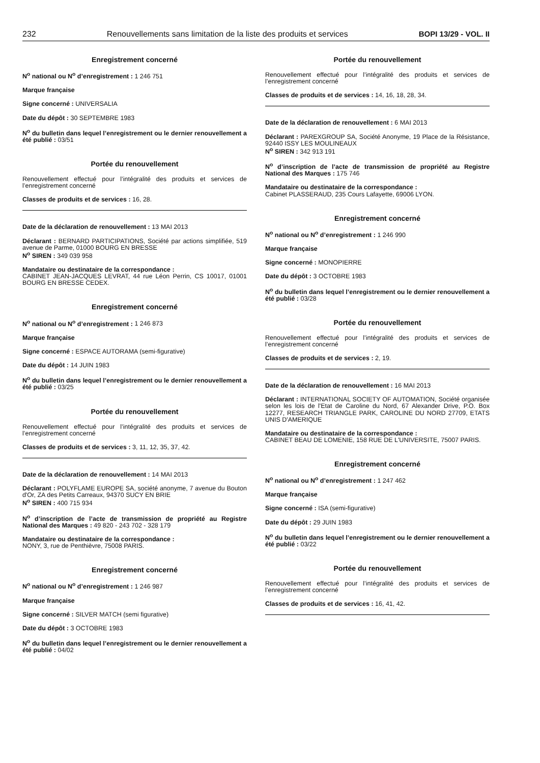232 Renouvellements sans limitation de la liste des produits et services BOPI 13/29 - VOL. II
Enregistrement concerné
N<sup>o</sup> national ou N<sup>o</sup> d’enregistrement : 1 246 751
Marque française
Signe concerné : UNIVERSALIA
Date du dépôt : 30 SEPTEMBRE 1983
N<sup>o</sup> du bulletin dans lequel l’enregistrement ou le dernier renouvellement a été publié : 03/51
Portée du renouvellement
Renouvellement effectué pour l’intégralité des produits et services de l’enregistrement concerné
Classes de produits et de services : 16, 28.
Date de la déclaration de renouvellement : 13 MAI 2013
Déclarant : BERNARD PARTICIPATIONS, Société par actions simplifiée, 519 avenue de Parme, 01000 BOURG EN BRESSE
N<sup>o</sup> SIREN : 349 039 958
Mandataire ou destinataire de la correspondance :
CABINET JEAN-JACQUES LEVRAT, 44 rue Léon Perrin, CS 10017, 01001 BOURG EN BRESSE CEDEX.
Enregistrement concerné
N<sup>o</sup> national ou N<sup>o</sup> d’enregistrement : 1 246 873
Marque française
Signe concerné : ESPACE AUTORAMA (semi-figurative)
Date du dépôt : 14 JUIN 1983
N<sup>o</sup> du bulletin dans lequel l’enregistrement ou le dernier renouvellement a été publié : 03/25
Portée du renouvellement
Renouvellement effectué pour l’intégralité des produits et services de l’enregistrement concerné
Classes de produits et de services : 3, 11, 12, 35, 37, 42.
Date de la déclaration de renouvellement : 14 MAI 2013
Déclarant : POLYFLAME EUROPE SA, société anonyme, 7 avenue du Bouton d'Or, ZA des Petits Carreaux, 94370 SUCY EN BRIE
N<sup>o</sup> SIREN : 400 715 934
N<sup>o</sup> d’inscription de l’acte de transmission de propriété au Registre National des Marques : 49 820 - 243 702 - 328 179
Mandataire ou destinataire de la correspondance :
NONY, 3, rue de Penthièvre, 75008 PARIS.
Enregistrement concerné
N<sup>o</sup> national ou N<sup>o</sup> d’enregistrement : 1 246 987
Marque française
Signe concerné : SILVER MATCH (semi figurative)
Date du dépôt : 3 OCTOBRE 1983
N<sup>o</sup> du bulletin dans lequel l’enregistrement ou le dernier renouvellement a été publié : 04/02
Portée du renouvellement
Renouvellement effectué pour l’intégralité des produits et services de l’enregistrement concerné
Classes de produits et de services : 14, 16, 18, 28, 34.
Date de la déclaration de renouvellement : 6 MAI 2013
Déclarant : PAREXGROUP SA, Société Anonyme, 19 Place de la Résistance, 92440 ISSY LES MOULINEAUX
N<sup>o</sup> SIREN : 342 913 191
N<sup>o</sup> d’inscription de l’acte de transmission de propriété au Registre National des Marques : 175 746
Mandataire ou destinataire de la correspondance :
Cabinet PLASSERAUD, 235 Cours Lafayette, 69006 LYON.
Enregistrement concerné
N<sup>o</sup> national ou N<sup>o</sup> d’enregistrement : 1 246 990
Marque française
Signe concerné : MONOPIERRE
Date du dépôt : 3 OCTOBRE 1983
N<sup>o</sup> du bulletin dans lequel l’enregistrement ou le dernier renouvellement a été publié : 03/28
Portée du renouvellement
Renouvellement effectué pour l’intégralité des produits et services de l’enregistrement concerné
Classes de produits et de services : 2, 19.
Date de la déclaration de renouvellement : 16 MAI 2013
Déclarant : INTERNATIONAL SOCIETY OF AUTOMATION, Société organisée selon les lois de l'Etat de Caroline du Nord, 67 Alexander Drive, P.O. Box 12277, RESEARCH TRIANGLE PARK, CAROLINE DU NORD 27709, ETATS UNIS D'AMERIQUE
Mandataire ou destinataire de la correspondance :
CABINET BEAU DE LOMENIE, 158 RUE DE L'UNIVERSITE, 75007 PARIS.
Enregistrement concerné
N<sup>o</sup> national ou N<sup>o</sup> d’enregistrement : 1 247 462
Marque française
Signe concerné : ISA (semi-figurative)
Date du dépôt : 29 JUIN 1983
N<sup>o</sup> du bulletin dans lequel l’enregistrement ou le dernier renouvellement a été publié : 03/22
Portée du renouvellement
Renouvellement effectué pour l’intégralité des produits et services de l’enregistrement concerné
Classes de produits et de services : 16, 41, 42.